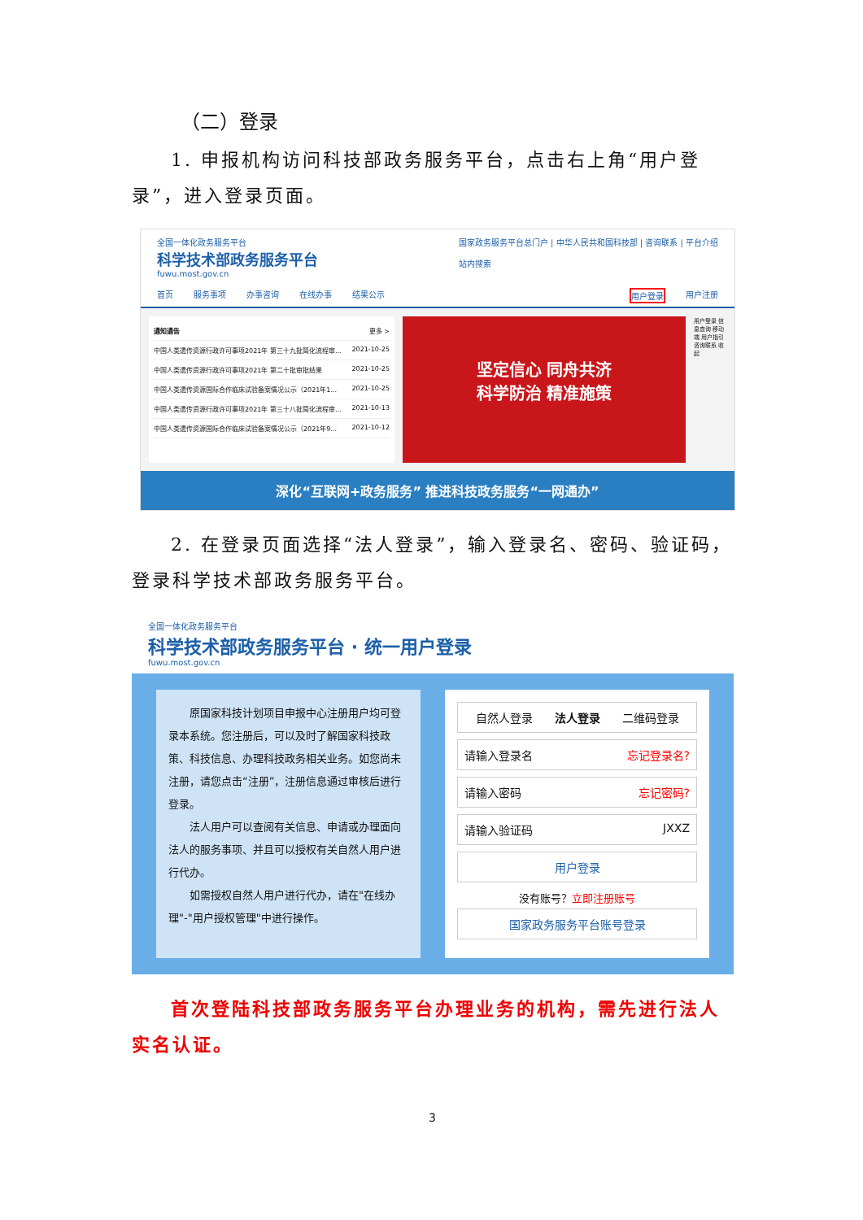（二）登录
1. 申报机构访问科技部政务服务平台，点击右上角“用户登录”，进入登录页面。
全国一体化政务服务平台
科学技术部政务服务平台
fuwu.most.gov.cn
国家政务服务平台总门户 | 中华人民共和国科技部 | 咨询联系 | 平台介绍
站内搜索
首页 服务事项 办事咨询 在线办事 结果公示 用户登录 用户注册
通知通告 更多 >
中国人类遗传资源行政许可事项2021年 第三十九批简化流程审... 2021-10-25
中国人类遗传资源行政许可事项2021年 第二十批审批结果 2021-10-25
中国人类遗传资源国际合作临床试验备案情况公示（2021年1... 2021-10-25
中国人类遗传资源行政许可事项2021年 第三十八批简化流程审... 2021-10-13
中国人类遗传资源国际合作临床试验备案情况公示（2021年9... 2021-10-12
坚定信心 同舟共济
科学防治 精准施策
用户登录 信息查询 移动端 用户指引 咨询联系 收起
深化“互联网+政务服务” 推进科技政务服务“一网通办”
2. 在登录页面选择“法人登录”，输入登录名、密码、验证码，登录科学技术部政务服务平台。
全国一体化政务服务平台
科学技术部政务服务平台 · 统一用户登录
fuwu.most.gov.cn
　　原国家科技计划项目申报中心注册用户均可登录本系统。您注册后，可以及时了解国家科技政策、科技信息、办理科技政务相关业务。如您尚未注册，请您点击“注册”，注册信息通过审核后进行登录。
　　法人用户可以查阅有关信息、申请或办理面向法人的服务事项、并且可以授权有关自然人用户进行代办。
　　如需授权自然人用户进行代办，请在"在线办理"-"用户授权管理"中进行操作。
自然人登录 法人登录 二维码登录
请输入登录名 忘记登录名?
请输入密码 忘记密码?
请输入验证码 JXXZ
用户登录
没有账号？立即注册账号
国家政务服务平台账号登录
首次登陆科技部政务服务平台办理业务的机构，需先进行法人实名认证。
3